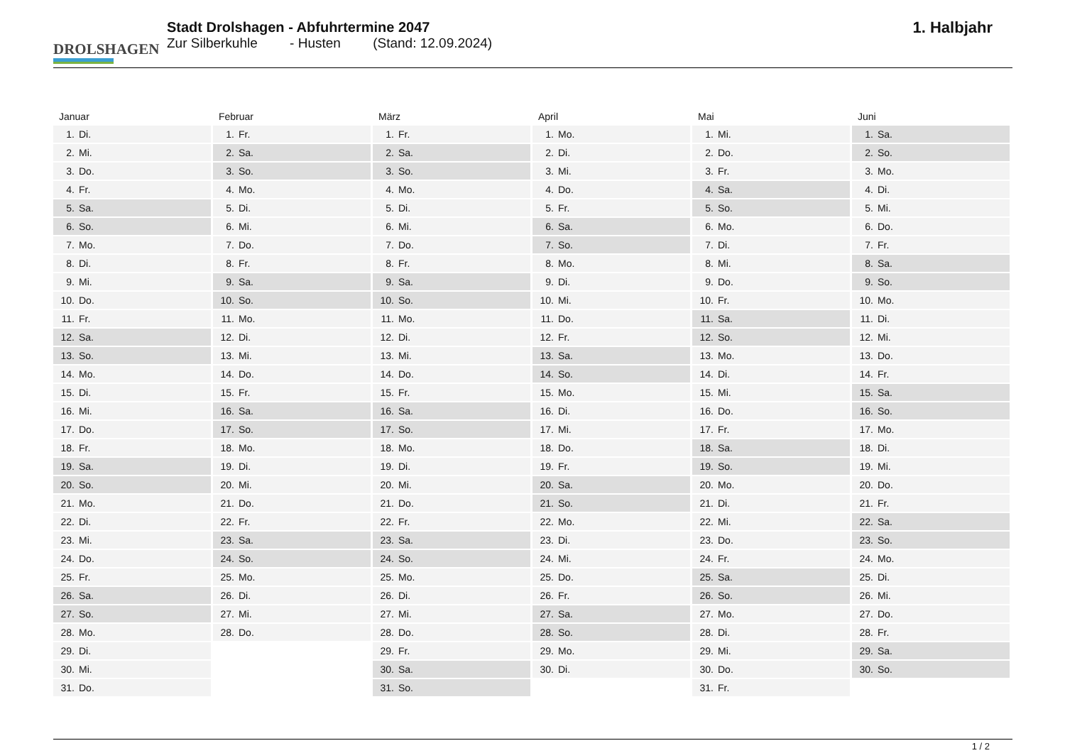DROLSHAGEN
Stadt Drolshagen - Abfuhrtermine 2047
Zur Silberkuhle - Husten (Stand: 12.09.2024)
1. Halbjahr
| Januar | |
| --- | --- |
| 1. | Di. |
| 2. | Mi. |
| 3. | Do. |
| 4. | Fr. |
| 5. | Sa. |
| 6. | So. |
| 7. | Mo. |
| 8. | Di. |
| 9. | Mi. |
| 10. | Do. |
| 11. | Fr. |
| 12. | Sa. |
| 13. | So. |
| 14. | Mo. |
| 15. | Di. |
| 16. | Mi. |
| 17. | Do. |
| 18. | Fr. |
| 19. | Sa. |
| 20. | So. |
| 21. | Mo. |
| 22. | Di. |
| 23. | Mi. |
| 24. | Do. |
| 25. | Fr. |
| 26. | Sa. |
| 27. | So. |
| 28. | Mo. |
| 29. | Di. |
| 30. | Mi. |
| 31. | Do. |
| Februar | |
| --- | --- |
| 1. | Fr. |
| 2. | Sa. |
| 3. | So. |
| 4. | Mo. |
| 5. | Di. |
| 6. | Mi. |
| 7. | Do. |
| 8. | Fr. |
| 9. | Sa. |
| 10. | So. |
| 11. | Mo. |
| 12. | Di. |
| 13. | Mi. |
| 14. | Do. |
| 15. | Fr. |
| 16. | Sa. |
| 17. | So. |
| 18. | Mo. |
| 19. | Di. |
| 20. | Mi. |
| 21. | Do. |
| 22. | Fr. |
| 23. | Sa. |
| 24. | So. |
| 25. | Mo. |
| 26. | Di. |
| 27. | Mi. |
| 28. | Do. |
| März | |
| --- | --- |
| 1. | Fr. |
| 2. | Sa. |
| 3. | So. |
| 4. | Mo. |
| 5. | Di. |
| 6. | Mi. |
| 7. | Do. |
| 8. | Fr. |
| 9. | Sa. |
| 10. | So. |
| 11. | Mo. |
| 12. | Di. |
| 13. | Mi. |
| 14. | Do. |
| 15. | Fr. |
| 16. | Sa. |
| 17. | So. |
| 18. | Mo. |
| 19. | Di. |
| 20. | Mi. |
| 21. | Do. |
| 22. | Fr. |
| 23. | Sa. |
| 24. | So. |
| 25. | Mo. |
| 26. | Di. |
| 27. | Mi. |
| 28. | Do. |
| 29. | Fr. |
| 30. | Sa. |
| 31. | So. |
| April | |
| --- | --- |
| 1. | Mo. |
| 2. | Di. |
| 3. | Mi. |
| 4. | Do. |
| 5. | Fr. |
| 6. | Sa. |
| 7. | So. |
| 8. | Mo. |
| 9. | Di. |
| 10. | Mi. |
| 11. | Do. |
| 12. | Fr. |
| 13. | Sa. |
| 14. | So. |
| 15. | Mo. |
| 16. | Di. |
| 17. | Mi. |
| 18. | Do. |
| 19. | Fr. |
| 20. | Sa. |
| 21. | So. |
| 22. | Mo. |
| 23. | Di. |
| 24. | Mi. |
| 25. | Do. |
| 26. | Fr. |
| 27. | Sa. |
| 28. | So. |
| 29. | Mo. |
| 30. | Di. |
| Mai | |
| --- | --- |
| 1. | Mi. |
| 2. | Do. |
| 3. | Fr. |
| 4. | Sa. |
| 5. | So. |
| 6. | Mo. |
| 7. | Di. |
| 8. | Mi. |
| 9. | Do. |
| 10. | Fr. |
| 11. | Sa. |
| 12. | So. |
| 13. | Mo. |
| 14. | Di. |
| 15. | Mi. |
| 16. | Do. |
| 17. | Fr. |
| 18. | Sa. |
| 19. | So. |
| 20. | Mo. |
| 21. | Di. |
| 22. | Mi. |
| 23. | Do. |
| 24. | Fr. |
| 25. | Sa. |
| 26. | So. |
| 27. | Mo. |
| 28. | Di. |
| 29. | Mi. |
| 30. | Do. |
| 31. | Fr. |
| Juni | |
| --- | --- |
| 1. | Sa. |
| 2. | So. |
| 3. | Mo. |
| 4. | Di. |
| 5. | Mi. |
| 6. | Do. |
| 7. | Fr. |
| 8. | Sa. |
| 9. | So. |
| 10. | Mo. |
| 11. | Di. |
| 12. | Mi. |
| 13. | Do. |
| 14. | Fr. |
| 15. | Sa. |
| 16. | So. |
| 17. | Mo. |
| 18. | Di. |
| 19. | Mi. |
| 20. | Do. |
| 21. | Fr. |
| 22. | Sa. |
| 23. | So. |
| 24. | Mo. |
| 25. | Di. |
| 26. | Mi. |
| 27. | Do. |
| 28. | Fr. |
| 29. | Sa. |
| 30. | So. |
1 / 2